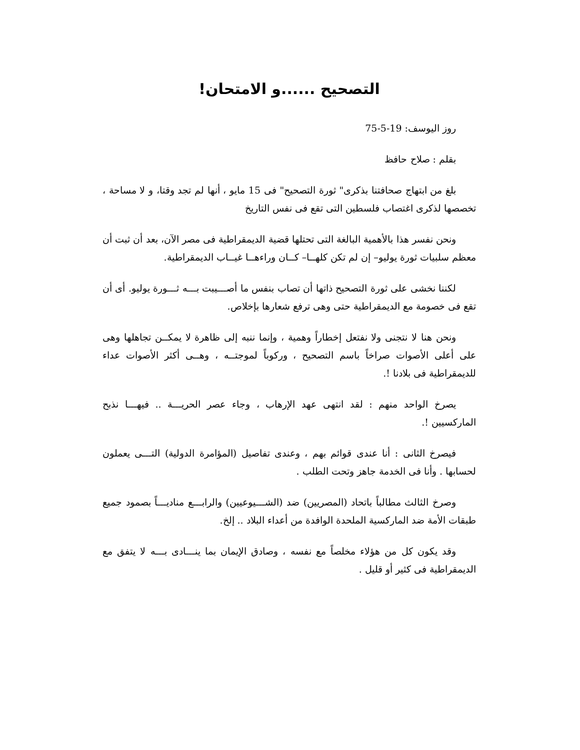التصحيح ......و الامتحان!
روز اليوسف: 19-5-75
بقلم : صلاح حافظ
بلغ من ابتهاج صحافتنا بذكرى" ثورة التصحيح" فى 15 مايو ، أنها لم تجد وقتا، و لا مساحة ، تخصصها لذكرى اغتصاب فلسطين التى تقع فى نفس التاريخ
ونحن نفسر هذا بالأهمية البالغة التى تحتلها قضية الديمقراطية فى مصر الآن، بعد أن ثبت أن معظم سلبيات ثورة يوليو– إن لم تكن كلهــا– كــان وراءهــا غيــاب الديمقراطية.
لكننا نخشى على ثورة التصحيح ذاتها أن تصاب بنفس ما أصـــيبت بـــه ثـــورة يوليو. أى أن تقع فى خصومة مع الديمقراطية حتى وهى ترفع شعارها بإخلاص.
ونحن هنا لا نتجنى ولا نفتعل إخطاراً وهمية ، وإنما ننبه إلى ظاهرة لا يمكــن تجاهلها وهى على أعلى الأصوات صراخاً باسم التصحيح ، وركوباً لموجتــه ، وهــى أكثر الأصوات عداء للديمقراطية فى بلادنا !.
يصرخ الواحد منهم : لقد انتهى عهد الإرهاب ، وجاء عصر الحريـــة .. فيهـــا نذبح الماركسيين !.
فيصرخ الثانى : أنا عندى قوائم بهم ، وعندى تفاصيل (المؤامرة الدولية) التـــى يعملون لحسابها . وأنا فى الخدمة جاهز وتحت الطلب .
وصرخ الثالث مطالباً باتحاد (المصريين) ضد (الشـــيوعيين) والرابـــع منادیـــاً بصمود جميع طبقات الأمة ضد الماركسية الملحدة الوافدة من أعداء البلاد .. إلخ.
وقد يكون كل من هؤلاء مخلصاً مع نفسه ، وصادق الإيمان بما ينـــادى بـــه لا يتفق مع الديمقراطية فى كثير أو قليل .